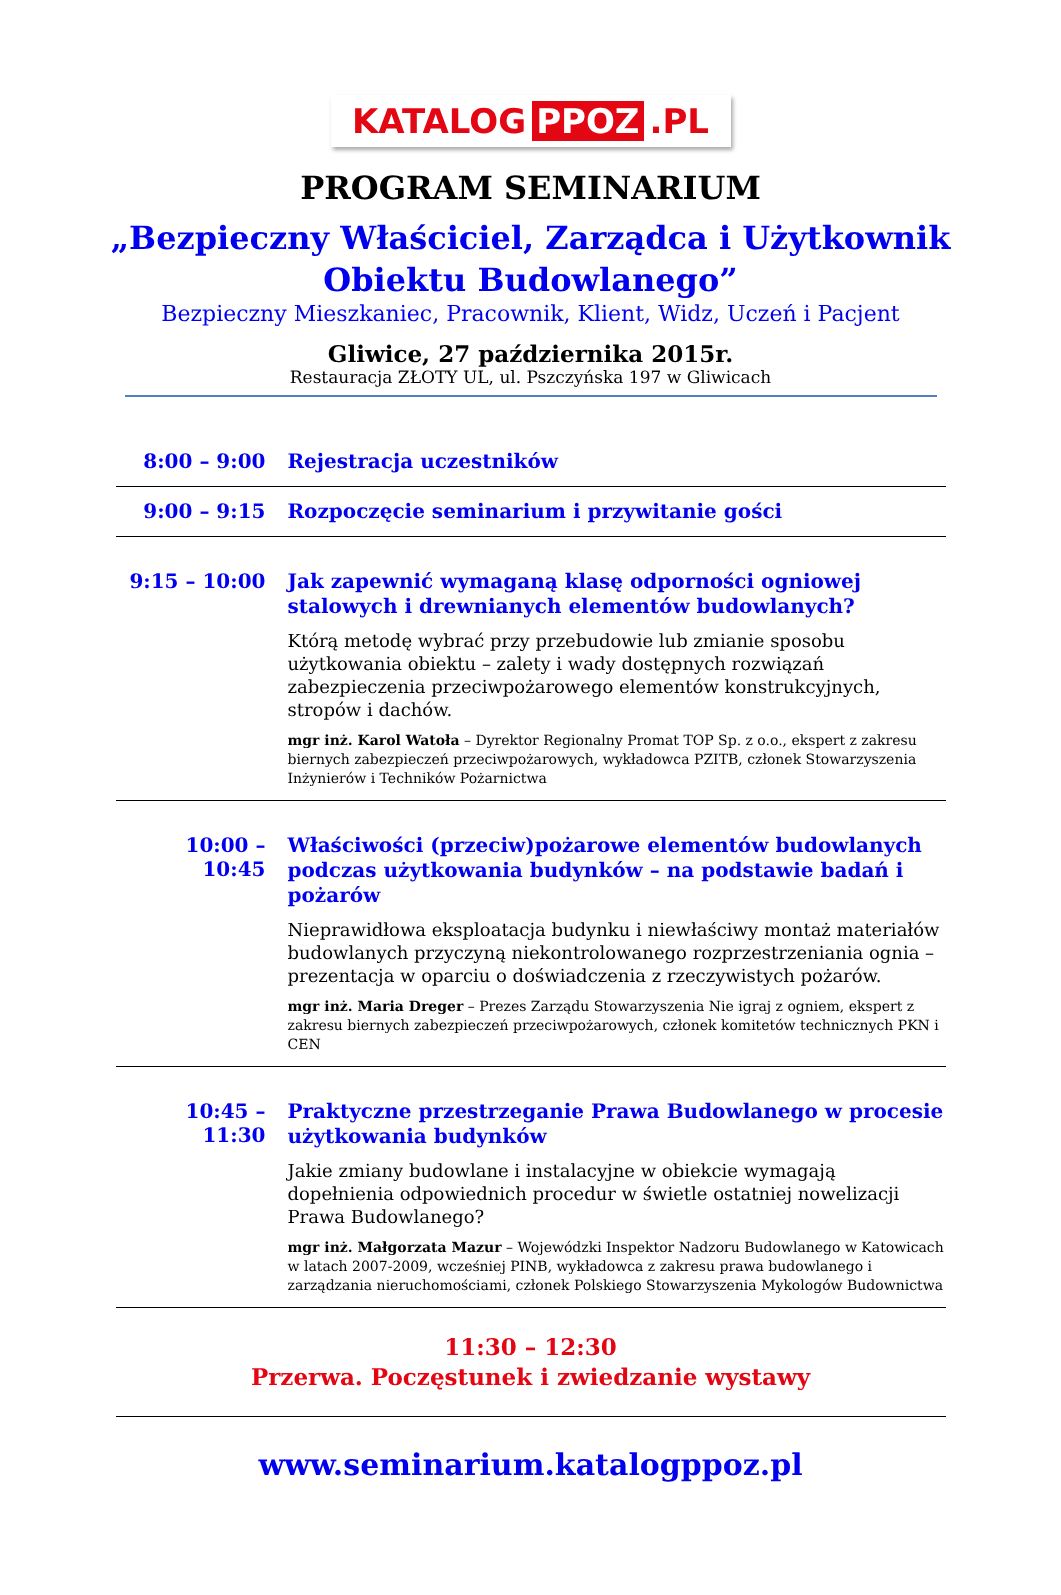KATALOG PPOZ.PL
PROGRAM SEMINARIUM
„Bezpieczny Właściciel, Zarządca i Użytkownik
Obiektu Budowlanego”
Bezpieczny Mieszkaniec, Pracownik, Klient, Widz, Uczeń i Pacjent
Gliwice, 27 października 2015r.
Restauracja ZŁOTY UL, ul. Pszczyńska 197 w Gliwicach
| 8:00 – 9:00 | Rejestracja uczestników |
| 9:00 – 9:15 | Rozpoczęcie seminarium i przywitanie gości |
| 9:15 – 10:00 | Jak zapewnić wymaganą klasę odporności ogniowej stalowych i drewnianych elementów budowlanych? Którą metodę wybrać przy przebudowie lub zmianie sposobu użytkowania obiektu – zalety i wady dostępnych rozwiązań zabezpieczenia przeciwpożarowego elementów konstrukcyjnych, stropów i dachów. mgr inż. Karol Watoła – Dyrektor Regionalny Promat TOP Sp. z o.o., ekspert z zakresu biernych zabezpieczeń przeciwpożarowych, wykładowca PZITB, członek Stowarzyszenia Inżynierów i Techników Pożarnictwa |
| 10:00 – 10:45 | Właściwości (przeciw)pożarowe elementów budowlanych podczas użytkowania budynków – na podstawie badań i pożarów Nieprawidłowa eksploatacja budynku i niewłaściwy montaż materiałów budowlanych przyczyną niekontrolowanego rozprzestrzeniania ognia – prezentacja w oparciu o doświadczenia z rzeczywistych pożarów. mgr inż. Maria Dreger – Prezes Zarządu Stowarzyszenia Nie igraj z ogniem, ekspert z zakresu biernych zabezpieczeń przeciwpożarowych, członek komitetów technicznych PKN i CEN |
| 10:45 – 11:30 | Praktyczne przestrzeganie Prawa Budowlanego w procesie użytkowania budynków Jakie zmiany budowlane i instalacyjne w obiekcie wymagają dopełnienia odpowiednich procedur w świetle ostatniej nowelizacji Prawa Budowlanego? mgr inż. Małgorzata Mazur – Wojewódzki Inspektor Nadzoru Budowlanego w Katowicach w latach 2007-2009, wcześniej PINB, wykładowca z zakresu prawa budowlanego i zarządzania nieruchomościami, członek Polskiego Stowarzyszenia Mykologów Budownictwa |
| 11:30 – 12:30 Przerwa. Poczęstunek i zwiedzanie wystawy | |
www.seminarium.katalogppoz.pl